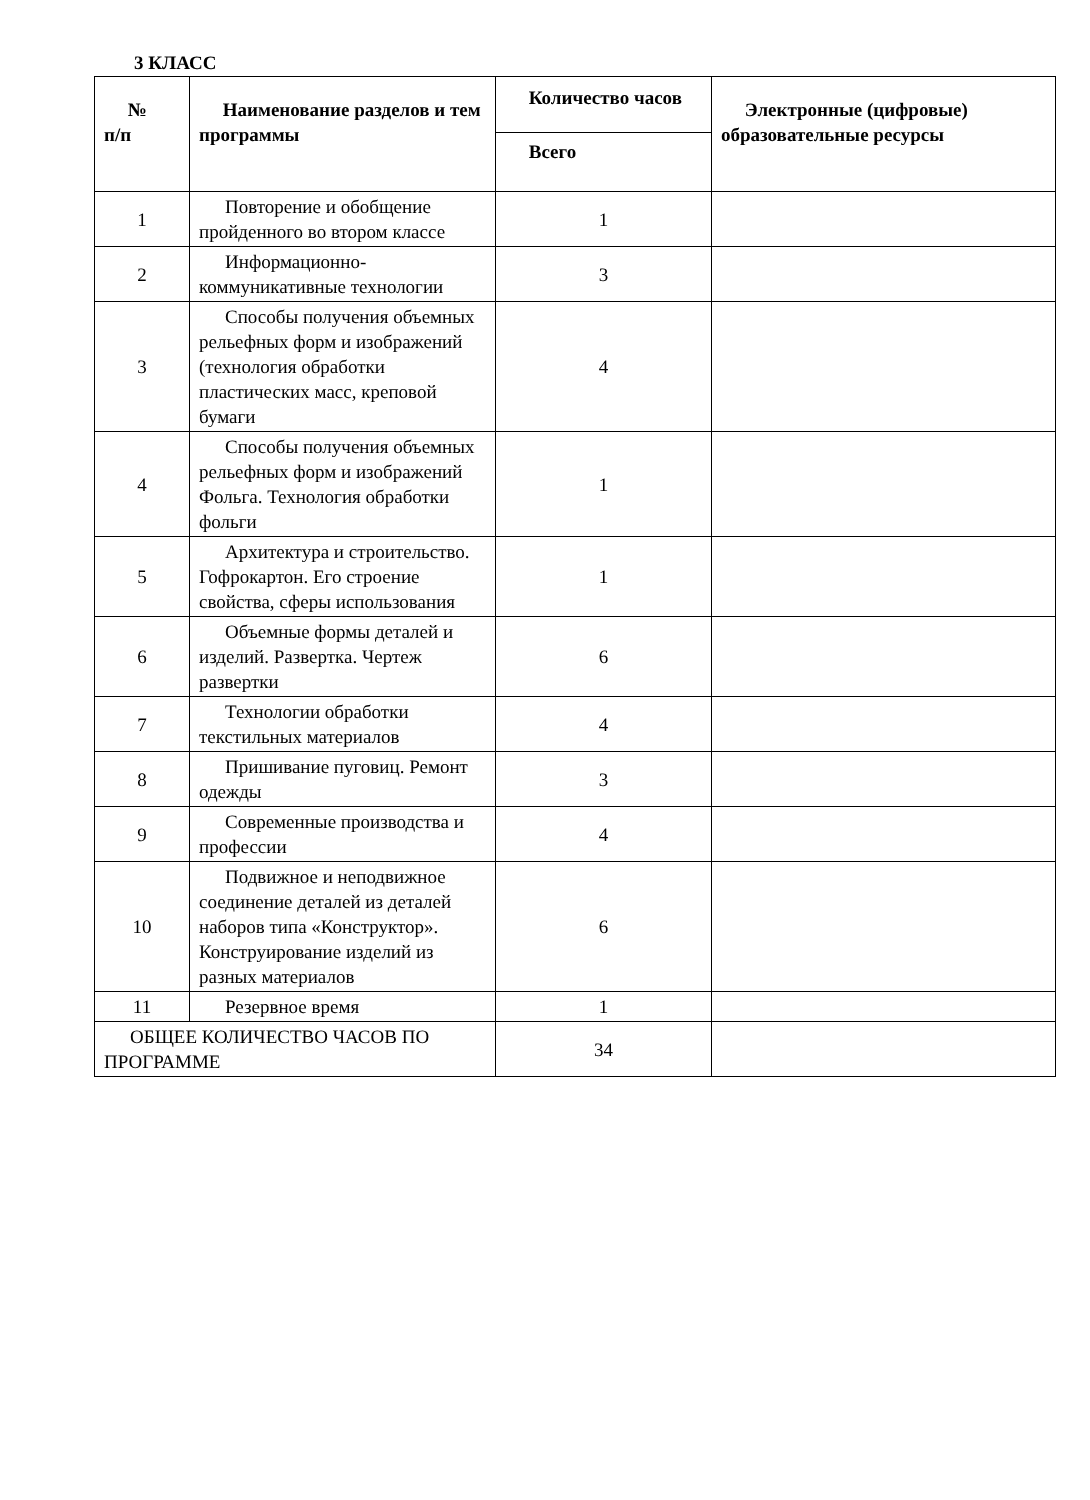3 КЛАСС
| № п/п | Наименование разделов и тем программы | Количество часов | Электронные (цифровые) образовательные ресурсы |
| --- | --- | --- | --- |
| | | Всего | |
| 1 | Повторение и обобщение пройденного во втором классе | 1 | |
| 2 | Информационно-коммуникативные технологии | 3 | |
| 3 | Способы получения объемных рельефных форм и изображений (технология обработки пластических масс, креповой бумаги | 4 | |
| 4 | Способы получения объемных рельефных форм и изображений Фольга. Технология обработки фольги | 1 | |
| 5 | Архитектура и строительство. Гофрокартон. Его строение свойства, сферы использования | 1 | |
| 6 | Объемные формы деталей и изделий. Развертка. Чертеж развертки | 6 | |
| 7 | Технологии обработки текстильных материалов | 4 | |
| 8 | Пришивание пуговиц. Ремонт одежды | 3 | |
| 9 | Современные производства и профессии | 4 | |
| 10 | Подвижное и неподвижное соединение деталей из деталей наборов типа «Конструктор». Конструирование изделий из разных материалов | 6 | |
| 11 | Резервное время | 1 | |
| ОБЩЕЕ КОЛИЧЕСТВО ЧАСОВ ПО ПРОГРАММЕ | | 34 | |